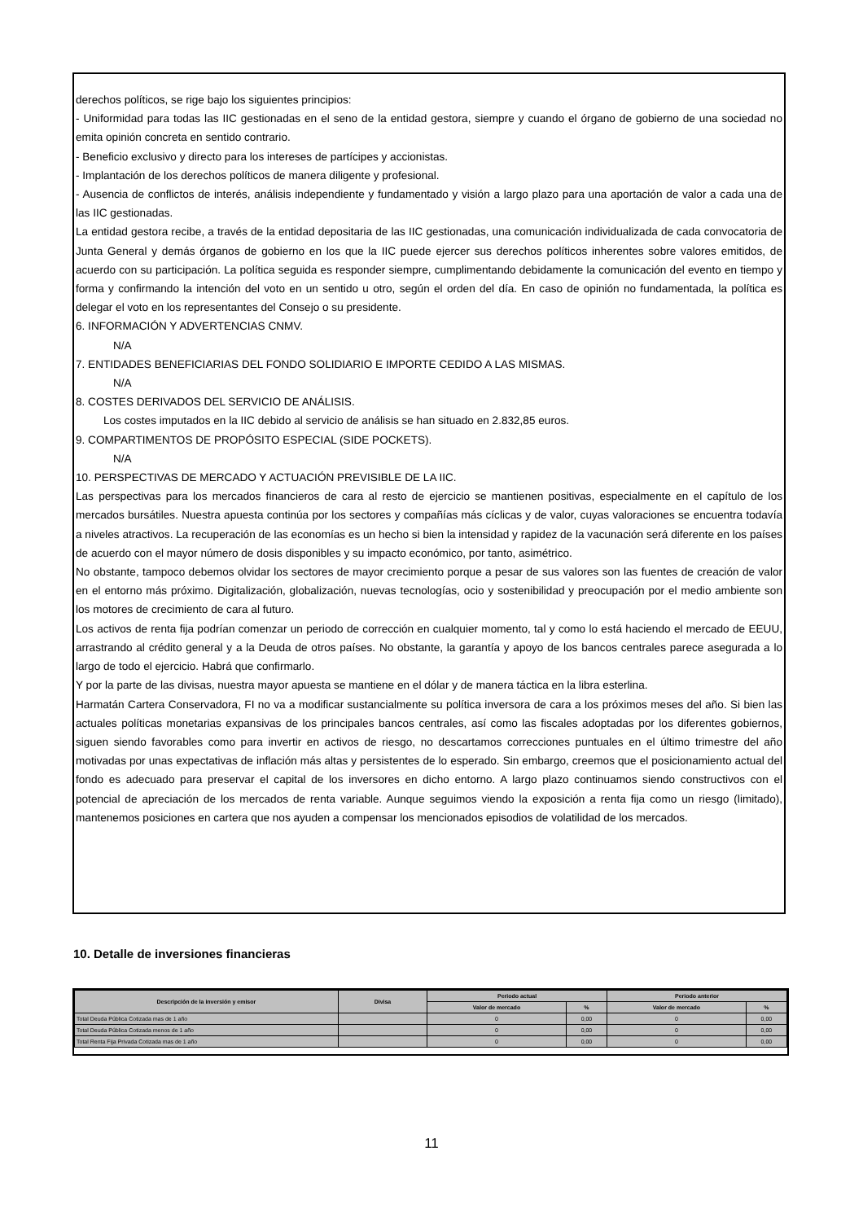derechos políticos, se rige bajo los siguientes principios:
- Uniformidad para todas las IIC gestionadas en el seno de la entidad gestora, siempre y cuando el órgano de gobierno de una sociedad no emita opinión concreta en sentido contrario.
- Beneficio exclusivo y directo para los intereses de partícipes y accionistas.
- Implantación de los derechos políticos de manera diligente y profesional.
- Ausencia de conflictos de interés, análisis independiente y fundamentado y visión a largo plazo para una aportación de valor a cada una de las IIC gestionadas.
La entidad gestora recibe, a través de la entidad depositaria de las IIC gestionadas, una comunicación individualizada de cada convocatoria de Junta General y demás órganos de gobierno en los que la IIC puede ejercer sus derechos políticos inherentes sobre valores emitidos, de acuerdo con su participación. La política seguida es responder siempre, cumplimentando debidamente la comunicación del evento en tiempo y forma y confirmando la intención del voto en un sentido u otro, según el orden del día. En caso de opinión no fundamentada, la política es delegar el voto en los representantes del Consejo o su presidente.
6. INFORMACIÓN Y ADVERTENCIAS CNMV.
N/A
7. ENTIDADES BENEFICIARIAS DEL FONDO SOLIDIARIO E IMPORTE CEDIDO A LAS MISMAS.
N/A
8. COSTES DERIVADOS DEL SERVICIO DE ANÁLISIS.
Los costes imputados en la IIC debido al servicio de análisis se han situado en 2.832,85 euros.
9. COMPARTIMENTOS DE PROPÓSITO ESPECIAL (SIDE POCKETS).
N/A
10. PERSPECTIVAS DE MERCADO Y ACTUACIÓN PREVISIBLE DE LA IIC.
Las perspectivas para los mercados financieros de cara al resto de ejercicio se mantienen positivas, especialmente en el capítulo de los mercados bursátiles. Nuestra apuesta continúa por los sectores y compañías más cíclicas y de valor, cuyas valoraciones se encuentra todavía a niveles atractivos. La recuperación de las economías es un hecho si bien la intensidad y rapidez de la vacunación será diferente en los países de acuerdo con el mayor número de dosis disponibles y su impacto económico, por tanto, asimétrico.
No obstante, tampoco debemos olvidar los sectores de mayor crecimiento porque a pesar de sus valores son las fuentes de creación de valor en el entorno más próximo. Digitalización, globalización, nuevas tecnologías, ocio y sostenibilidad y preocupación por el medio ambiente son los motores de crecimiento de cara al futuro.
Los activos de renta fija podrían comenzar un periodo de corrección en cualquier momento, tal y como lo está haciendo el mercado de EEUU, arrastrando al crédito general y a la Deuda de otros países. No obstante, la garantía y apoyo de los bancos centrales parece asegurada a lo largo de todo el ejercicio. Habrá que confirmarlo.
Y por la parte de las divisas, nuestra mayor apuesta se mantiene en el dólar y de manera táctica en la libra esterlina.
Harmatán Cartera Conservadora, FI no va a modificar sustancialmente su política inversora de cara a los próximos meses del año. Si bien las actuales políticas monetarias expansivas de los principales bancos centrales, así como las fiscales adoptadas por los diferentes gobiernos, siguen siendo favorables como para invertir en activos de riesgo, no descartamos correcciones puntuales en el último trimestre del año motivadas por unas expectativas de inflación más altas y persistentes de lo esperado. Sin embargo, creemos que el posicionamiento actual del fondo es adecuado para preservar el capital de los inversores en dicho entorno. A largo plazo continuamos siendo constructivos con el potencial de apreciación de los mercados de renta variable. Aunque seguimos viendo la exposición a renta fija como un riesgo (limitado), mantenemos posiciones en cartera que nos ayuden a compensar los mencionados episodios de volatilidad de los mercados.
10. Detalle de inversiones financieras
| Descripción de la inversión y emisor | Divisa | Periodo actual | | Periodo anterior | |
| --- | --- | --- | --- | --- | --- |
| | | Valor de mercado | % | Valor de mercado | % |
| Total Deuda Pública Cotizada mas de 1 año | | 0 | 0,00 | 0 | 0,00 |
| Total Deuda Pública Cotizada menos de 1 año | | 0 | 0,00 | 0 | 0,00 |
| Total Renta Fija Privada Cotizada mas de 1 año | | 0 | 0,00 | 0 | 0,00 |
11